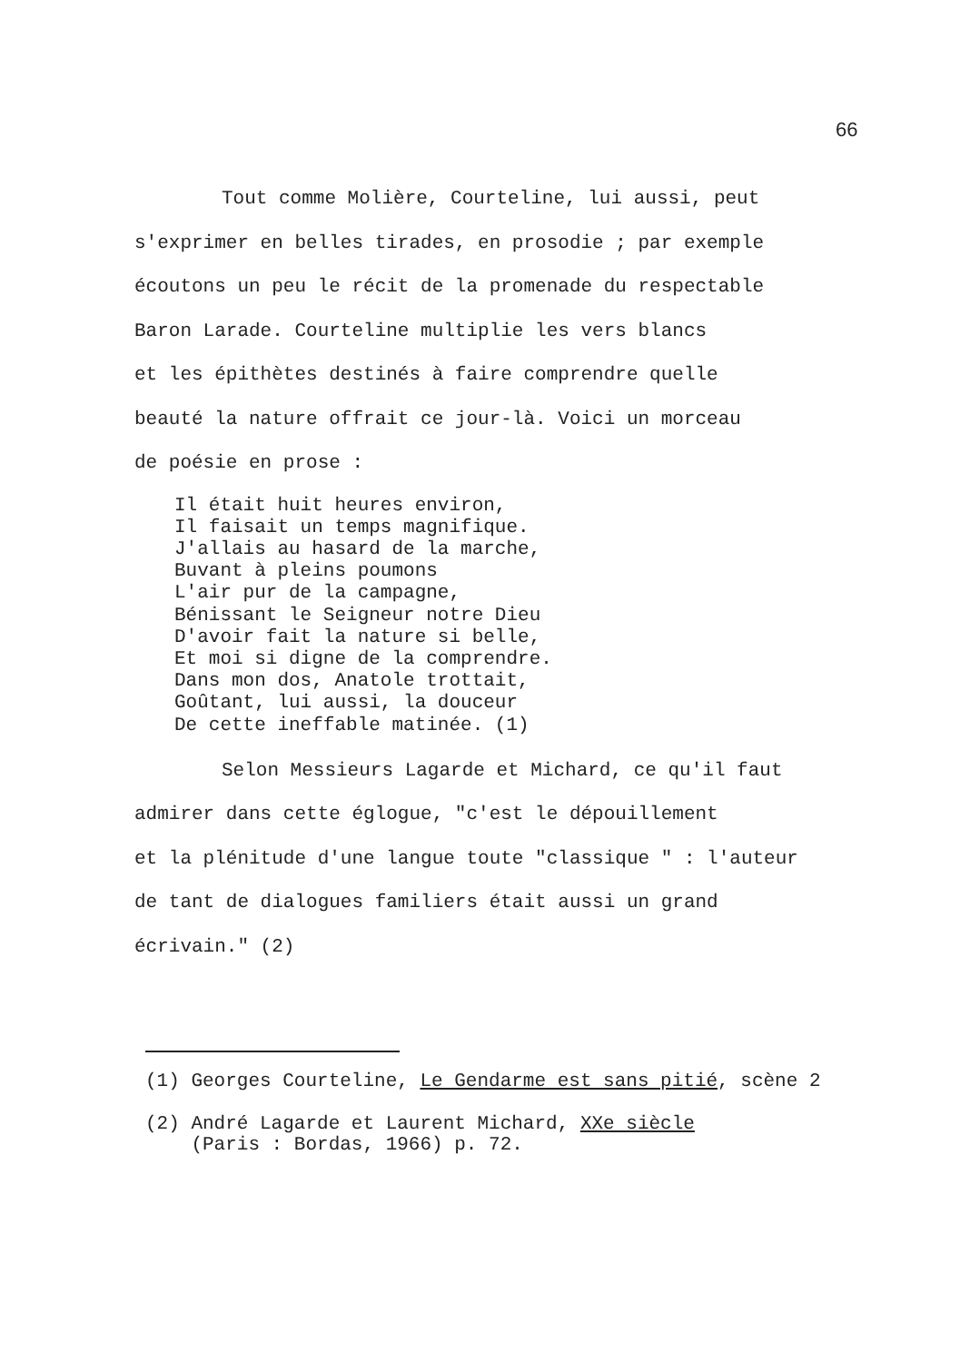66
Tout comme Molière, Courteline, lui aussi, peut
s'exprimer en belles tirades, en prosodie ; par exemple
écoutons un peu le récit de la promenade du respectable
Baron Larade. Courteline multiplie les vers blancs
et les épithètes destinés à faire comprendre quelle
beauté la nature offrait ce jour-là. Voici un morceau
de poésie en prose :
Il était huit heures environ, Il faisait un temps magnifique. J'allais au hasard de la marche, Buvant à pleins poumons L'air pur de la campagne, Bénissant le Seigneur notre Dieu D'avoir fait la nature si belle, Et moi si digne de la comprendre. Dans mon dos, Anatole trottait, Goûtant, lui aussi, la douceur De cette ineffable matinée. (1)
Selon Messieurs Lagarde et Michard, ce qu'il faut
admirer dans cette églogue, "c'est le dépouillement
et la plénitude d'une langue toute "classique " : l'auteur
de tant de dialogues familiers était aussi un grand
écrivain." (2)
(1) Georges Courteline, Le Gendarme est sans pitié, scène 2
(2) André Lagarde et Laurent Michard, XXe siècle (Paris : Bordas, 1966) p. 72.